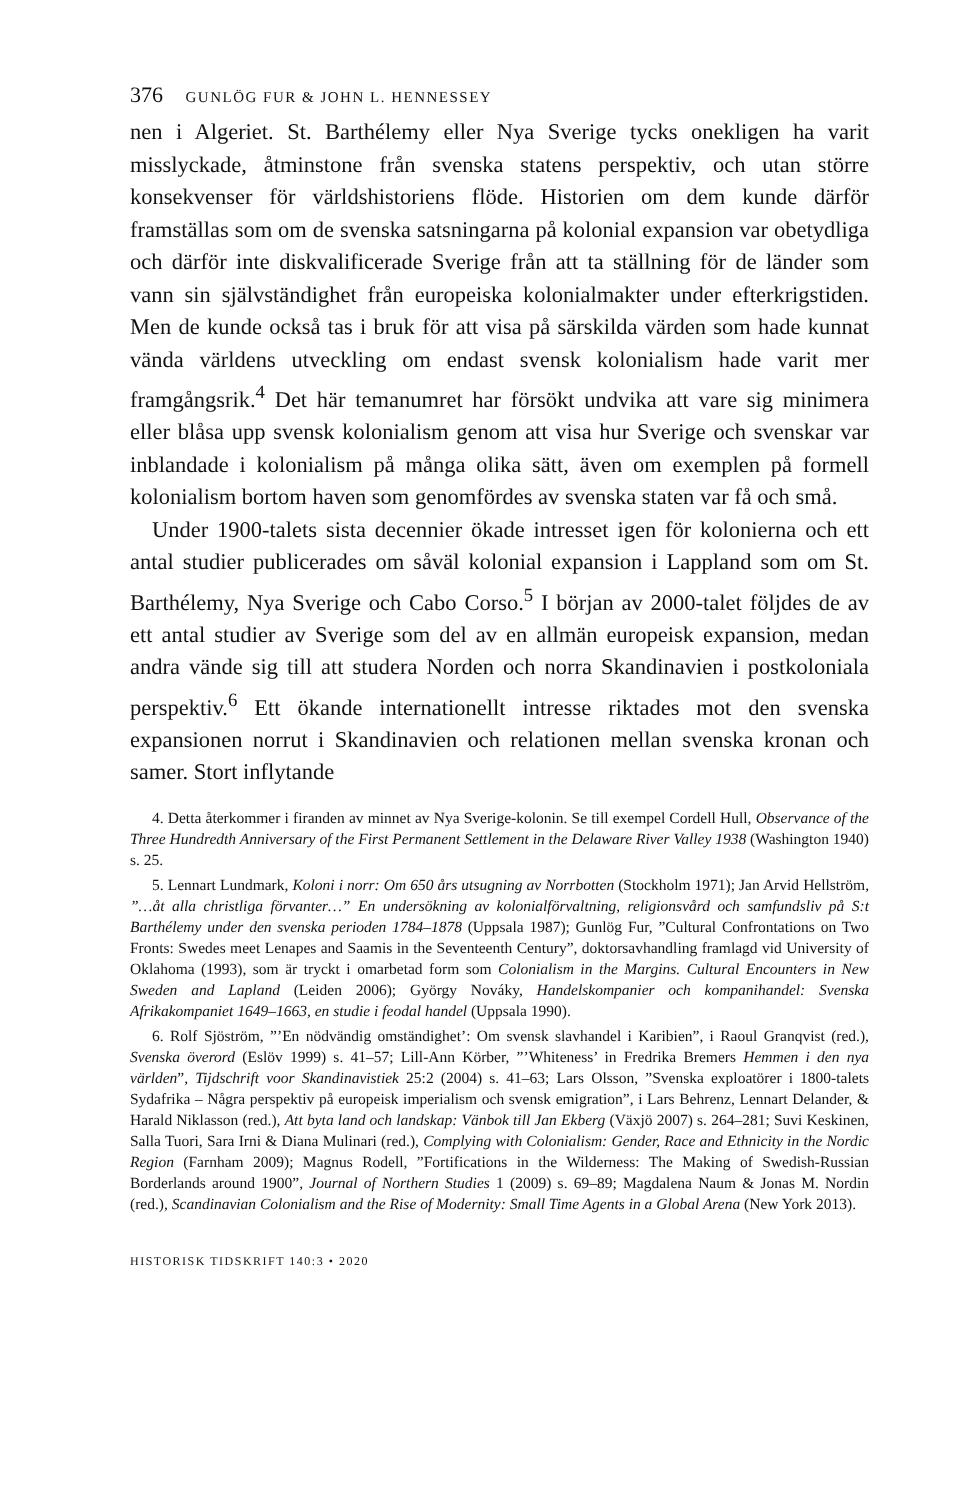376 GUNLÖG FUR & JOHN L. HENNESSEY
nen i Algeriet. St. Barthélemy eller Nya Sverige tycks onekligen ha varit misslyckade, åtminstone från svenska statens perspektiv, och utan större konsekvenser för världshistoriens flöde. Historien om dem kunde därför framställas som om de svenska satsningarna på kolonial expansion var obetydliga och därför inte diskvalificerade Sverige från att ta ställning för de länder som vann sin självständighet från europeiska kolonialmakter under efterkrigstiden. Men de kunde också tas i bruk för att visa på särskilda värden som hade kunnat vända världens utveckling om endast svensk kolonialism hade varit mer framgångsrik.<sup>4</sup> Det här temanumret har försökt undvika att vare sig minimera eller blåsa upp svensk kolonialism genom att visa hur Sverige och svenskar var inblandade i kolonialism på många olika sätt, även om exemplen på formell kolonialism bortom haven som genomfördes av svenska staten var få och små.
Under 1900-talets sista decennier ökade intresset igen för kolonierna och ett antal studier publicerades om såväl kolonial expansion i Lappland som om St. Barthélemy, Nya Sverige och Cabo Corso.<sup>5</sup> I början av 2000-talet följdes de av ett antal studier av Sverige som del av en allmän europeisk expansion, medan andra vände sig till att studera Norden och norra Skandinavien i postkoloniala perspektiv.<sup>6</sup> Ett ökande internationellt intresse riktades mot den svenska expansionen norrut i Skandinavien och relationen mellan svenska kronan och samer. Stort inflytande
4. Detta återkommer i firanden av minnet av Nya Sverige-kolonin. Se till exempel Cordell Hull, Observance of the Three Hundredth Anniversary of the First Permanent Settlement in the Delaware River Valley 1938 (Washington 1940) s. 25.
5. Lennart Lundmark, Koloni i norr: Om 650 års utsugning av Norrbotten (Stockholm 1971); Jan Arvid Hellström, ”…åt alla christliga förvanter…” En undersökning av kolonialförvaltning, religionsvård och samfundsliv på S:t Barthélemy under den svenska perioden 1784–1878 (Uppsala 1987); Gunlög Fur, ”Cultural Confrontations on Two Fronts: Swedes meet Lenapes and Saamis in the Seventeenth Century”, doktorsavhandling framlagd vid University of Oklahoma (1993), som är tryckt i omarbetad form som Colonialism in the Margins. Cultural Encounters in New Sweden and Lapland (Leiden 2006); György Nováky, Handelskompanier och kompanihandel: Svenska Afrikakompaniet 1649–1663, en studie i feodal handel (Uppsala 1990).
6. Rolf Sjöström, ”’En nödvändig omständighet’: Om svensk slavhandel i Karibien”, i Raoul Granqvist (red.), Svenska överord (Eslöv 1999) s. 41–57; Lill-Ann Körber, ”’Whiteness’ in Fredrika Bremers Hemmen i den nya världen”, Tijdschrift voor Skandinavistiek 25:2 (2004) s. 41–63; Lars Olsson, ”Svenska exploatörer i 1800-talets Sydafrika – Några perspektiv på europeisk imperialism och svensk emigration”, i Lars Behrenz, Lennart Delander, & Harald Niklasson (red.), Att byta land och landskap: Vänbok till Jan Ekberg (Växjö 2007) s. 264–281; Suvi Keskinen, Salla Tuori, Sara Irni & Diana Mulinari (red.), Complying with Colonialism: Gender, Race and Ethnicity in the Nordic Region (Farnham 2009); Magnus Rodell, ”Fortifications in the Wilderness: The Making of Swedish-Russian Borderlands around 1900”, Journal of Northern Studies 1 (2009) s. 69–89; Magdalena Naum & Jonas M. Nordin (red.), Scandinavian Colonialism and the Rise of Modernity: Small Time Agents in a Global Arena (New York 2013).
HISTORISK TIDSKRIFT 140:3 • 2020